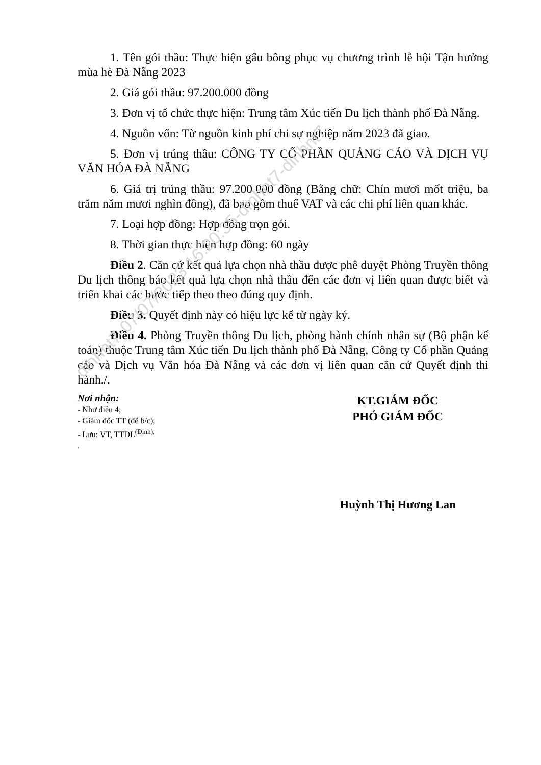1. Tên gói thầu: Thực hiện gấu bông phục vụ chương trình lễ hội Tận hưởng mùa hè Đà Nẵng 2023
2. Giá gói thầu: 97.200.000 đồng
3. Đơn vị tổ chức thực hiện: Trung tâm Xúc tiến Du lịch thành phố Đà Nẵng.
4. Nguồn vốn: Từ nguồn kinh phí chi sự nghiệp năm 2023 đã giao.
5. Đơn vị trúng thầu: CÔNG TY CỔ PHẦN QUẢNG CÁO VÀ DỊCH VỤ VĂN HÓA ĐÀ NẴNG
6. Giá trị trúng thầu: 97.200.000 đồng (Bằng chữ: Chín mươi mốt triệu, ba trăm năm mươi nghìn đồng), đã bao gồm thuế VAT và các chi phí liên quan khác.
7. Loại hợp đồng: Hợp đồng trọn gói.
8. Thời gian thực hiện hợp đồng: 60 ngày
Điều 2. Căn cứ kết quả lựa chọn nhà thầu được phê duyệt Phòng Truyền thông Du lịch thông báo kết quả lựa chọn nhà thầu đến các đơn vị liên quan được biết và triển khai các bước tiếp theo theo đúng quy định.
Điều 3. Quyết định này có hiệu lực kể từ ngày ký.
Điều 4. Phòng Truyền thông Du lịch, phòng hành chính nhân sự (Bộ phận kế toán) thuộc Trung tâm Xúc tiến Du lịch thành phố Đà Nẵng, Công ty Cổ phần Quảng cáo và Dịch vụ Văn hóa Đà Nẵng và các đơn vị liên quan căn cứ Quyết định thi hành./.
Nơi nhận:
- Như điều 4;
- Giám đốc TT (để b/c);
- Lưu: VT, TTDL<sup>(Dinh).</sup>
.
KT.GIÁM ĐỐC
PHÓ GIÁM ĐỐC
Huỳnh Thị Hương Lan
dinhnt7-07/07/2023 16:20:35-dinhnt7-dinhnt7